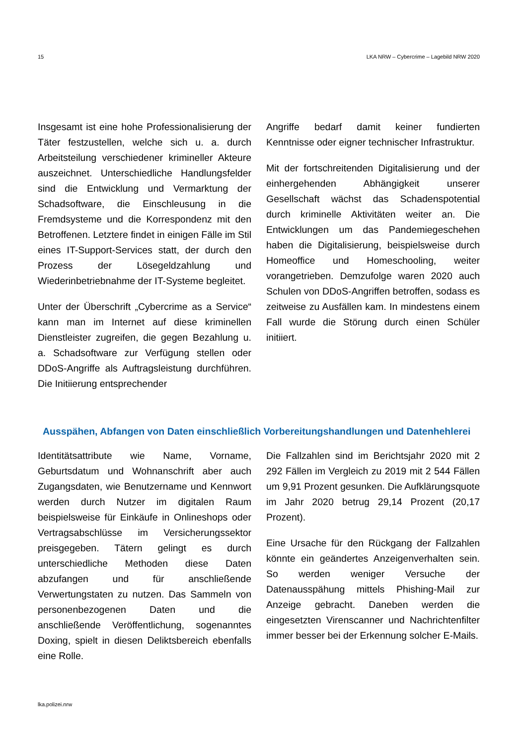15 LKA NRW – Cybercrime – Lagebild NRW 2020
Insgesamt ist eine hohe Professionalisierung der Täter festzustellen, welche sich u. a. durch Arbeitsteilung verschiedener krimineller Akteure auszeichnet. Unterschiedliche Handlungsfelder sind die Entwicklung und Vermarktung der Schadsoftware, die Einschleusung in die Fremdsysteme und die Korrespondenz mit den Betroffenen. Letztere findet in einigen Fälle im Stil eines IT-Support-Services statt, der durch den Prozess der Lösegeldzahlung und Wiederinbetriebnahme der IT-Systeme begleitet.
Unter der Überschrift „Cybercrime as a Service“ kann man im Internet auf diese kriminellen Dienstleister zugreifen, die gegen Bezahlung u. a. Schadsoftware zur Verfügung stellen oder DDoS-Angriffe als Auftragsleistung durchführen. Die Initiierung entsprechender
Angriffe bedarf damit keiner fundierten Kenntnisse oder eigner technischer Infrastruktur.
Mit der fortschreitenden Digitalisierung und der einhergehenden Abhängigkeit unserer Gesellschaft wächst das Schadenspotential durch kriminelle Aktivitäten weiter an. Die Entwicklungen um das Pandemiegeschehen haben die Digitalisierung, beispielsweise durch Homeoffice und Homeschooling, weiter vorangetrieben. Demzufolge waren 2020 auch Schulen von DDoS-Angriffen betroffen, sodass es zeitweise zu Ausfällen kam. In mindestens einem Fall wurde die Störung durch einen Schüler initiiert.
Ausspähen, Abfangen von Daten einschließlich Vorbereitungshandlungen und Datenhehlerei
Identitätsattribute wie Name, Vorname, Geburtsdatum und Wohnanschrift aber auch Zugangsdaten, wie Benutzername und Kennwort werden durch Nutzer im digitalen Raum beispielsweise für Einkäufe in Onlineshops oder Vertragsabschlüsse im Versicherungssektor preisgegeben. Tätern gelingt es durch unterschiedliche Methoden diese Daten abzufangen und für anschließende Verwertungstaten zu nutzen. Das Sammeln von personenbezogenen Daten und die anschließende Veröffentlichung, sogenanntes Doxing, spielt in diesen Deliktsbereich ebenfalls eine Rolle.
Die Fallzahlen sind im Berichtsjahr 2020 mit 2 292 Fällen im Vergleich zu 2019 mit 2 544 Fällen um 9,91 Prozent gesunken. Die Aufklärungsquote im Jahr 2020 betrug 29,14 Prozent (20,17 Prozent).
Eine Ursache für den Rückgang der Fallzahlen könnte ein geändertes Anzeigenverhalten sein. So werden weniger Versuche der Datenausspähung mittels Phishing-Mail zur Anzeige gebracht. Daneben werden die eingesetzten Virenscanner und Nachrichtenfilter immer besser bei der Erkennung solcher E-Mails.
lka.polizei.nrw